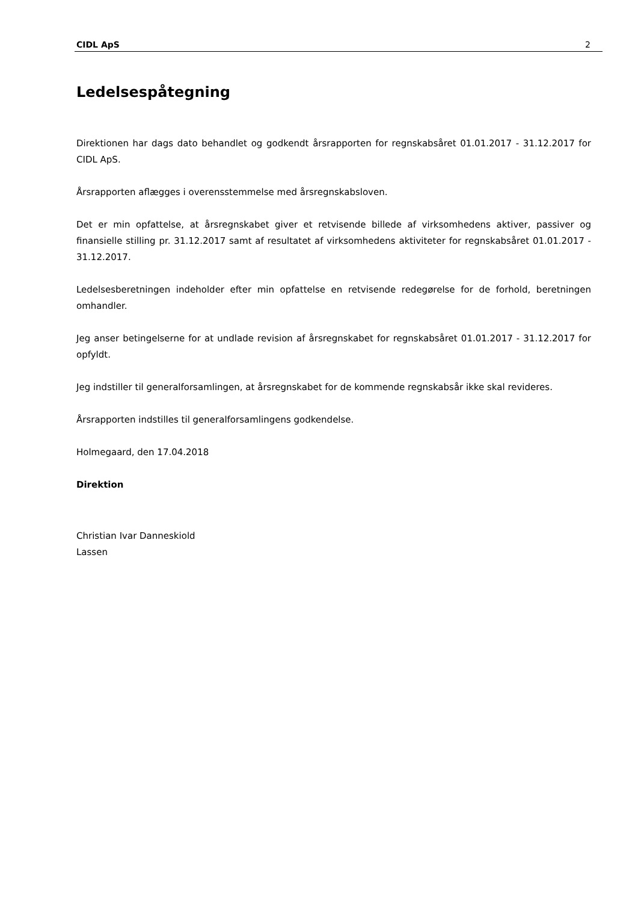CIDL ApS 2
Ledelsespåtegning
Direktionen har dags dato behandlet og godkendt årsrapporten for regnskabsåret 01.01.2017 - 31.12.2017 for CIDL ApS.
Årsrapporten aflægges i overensstemmelse med årsregnskabsloven.
Det er min opfattelse, at årsregnskabet giver et retvisende billede af virksomhedens aktiver, passiver og finansielle stilling pr. 31.12.2017 samt af resultatet af virksomhedens aktiviteter for regnskabsåret 01.01.2017 - 31.12.2017.
Ledelsesberetningen indeholder efter min opfattelse en retvisende redegørelse for de forhold, beretningen omhandler.
Jeg anser betingelserne for at undlade revision af årsregnskabet for regnskabsåret 01.01.2017 - 31.12.2017 for opfyldt.
Jeg indstiller til generalforsamlingen, at årsregnskabet for de kommende regnskabsår ikke skal revideres.
Årsrapporten indstilles til generalforsamlingens godkendelse.
Holmegaard, den 17.04.2018
Direktion
Christian Ivar Danneskiold
Lassen